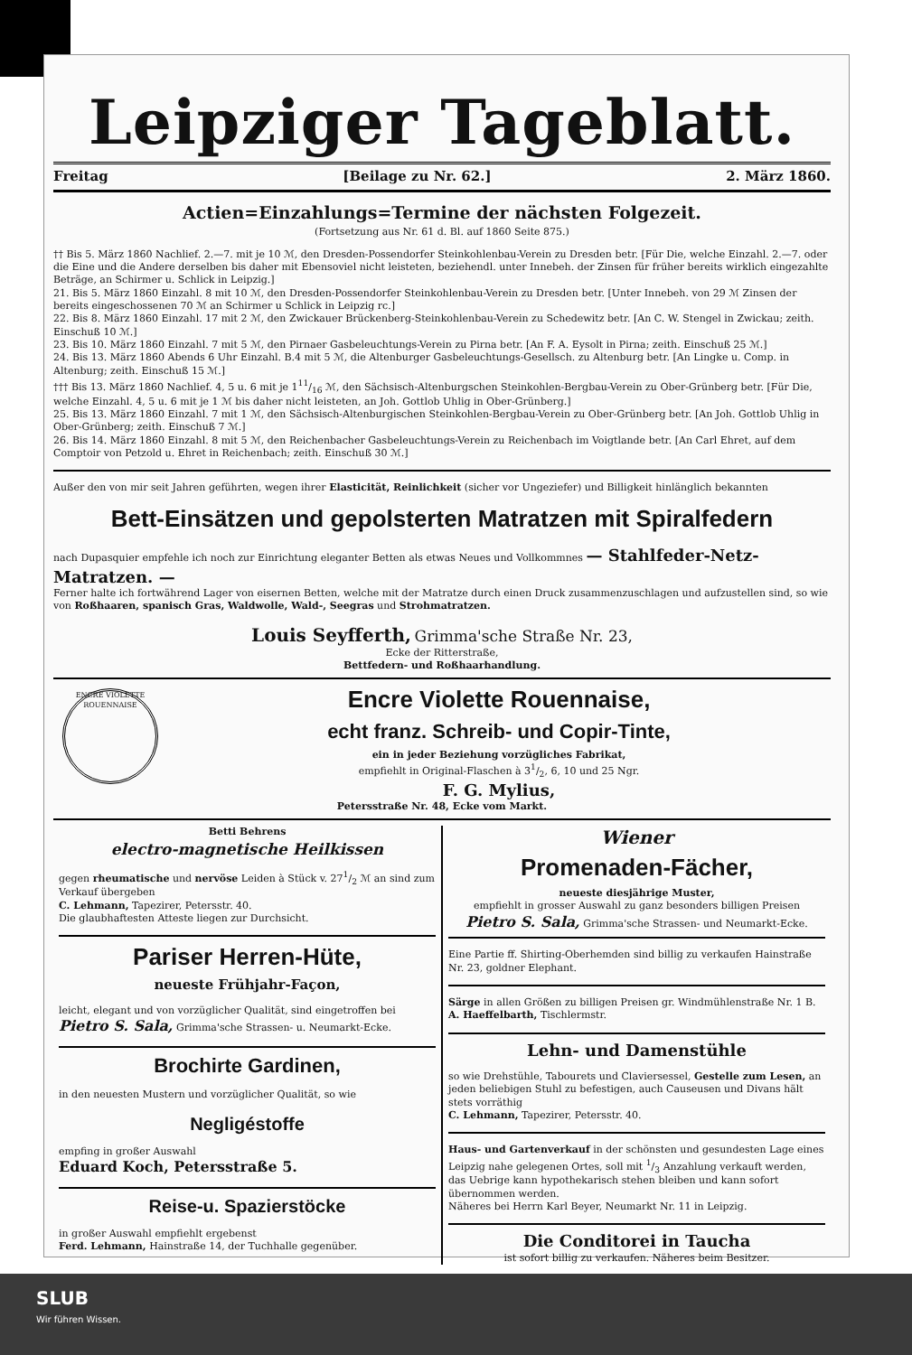Leipziger Tageblatt.
Freitag [Beilage zu Nr. 62.] 2. März 1860.
Actien=Einzahlungs=Termine der nächsten Folgezeit.
(Fortsetzung aus Nr. 61 d. Bl. auf 1860 Seite 875.)
†† Bis 5. März 1860 Nachlief. 2.—7. mit je 10 ℳ, den Dresden-Possendorfer Steinkohlenbau-Verein zu Dresden betr. [Für Die, welche Einzahl. 2.—7. oder die Eine und die Andere derselben bis daher mit Ebensoviel nicht leisteten, beziehendl. unter Innebeh. der Zinsen für früher bereits wirklich eingezahlte Beträge, an Schirmer u. Schlick in Leipzig.]
21. Bis 5. März 1860 Einzahl. 8 mit 10 ℳ, den Dresden-Possendorfer Steinkohlenbau-Verein zu Dresden betr. [Unter Innebeh. von 29 ℳ Zinsen der bereits eingeschossenen 70 ℳ an Schirmer u Schlick in Leipzig rc.]
22. Bis 8. März 1860 Einzahl. 17 mit 2 ℳ, den Zwickauer Brückenberg-Steinkohlenbau-Verein zu Schedewitz betr. [An C. W. Stengel in Zwickau; zeith. Einschuß 10 ℳ.]
23. Bis 10. März 1860 Einzahl. 7 mit 5 ℳ, den Pirnaer Gasbeleuchtungs-Verein zu Pirna betr. [An F. A. Eysolt in Pirna; zeith. Einschuß 25 ℳ.]
24. Bis 13. März 1860 Abends 6 Uhr Einzahl. B.4 mit 5 ℳ, die Altenburger Gasbeleuchtungs-Gesellsch. zu Altenburg betr. [An Lingke u. Comp. in Altenburg; zeith. Einschuß 15 ℳ.]
††† Bis 13. März 1860 Nachlief. 4, 5 u. 6 mit je 111/16 ℳ, den Sächsisch-Altenburgschen Steinkohlen-Bergbau-Verein zu Ober-Grünberg betr. [Für Die, welche Einzahl. 4, 5 u. 6 mit je 1 ℳ bis daher nicht leisteten, an Joh. Gottlob Uhlig in Ober-Grünberg.]
25. Bis 13. März 1860 Einzahl. 7 mit 1 ℳ, den Sächsisch-Altenburgischen Steinkohlen-Bergbau-Verein zu Ober-Grünberg betr. [An Joh. Gottlob Uhlig in Ober-Grünberg; zeith. Einschuß 7 ℳ.]
26. Bis 14. März 1860 Einzahl. 8 mit 5 ℳ, den Reichenbacher Gasbeleuchtungs-Verein zu Reichenbach im Voigtlande betr. [An Carl Ehret, auf dem Comptoir von Petzold u. Ehret in Reichenbach; zeith. Einschuß 30 ℳ.]
Außer den von mir seit Jahren geführten, wegen ihrer Elasticität, Reinlichkeit (sicher vor Ungeziefer) und Billigkeit hinlänglich bekannten
Bett-Einsätzen und gepolsterten Matratzen mit Spiralfedern
nach Dupasquier empfehle ich noch zur Einrichtung eleganter Betten als etwas Neues und Vollkommnes — Stahlfeder-Netz-Matratzen. —
Ferner halte ich fortwährend Lager von eisernen Betten, welche mit der Matratze durch einen Druck zusammenzuschlagen und aufzustellen sind, so wie von Roßhaaren, spanisch Gras, Waldwolle, Wald-, Seegras und Strohmatratzen.
Louis Seyfferth, Grimma'sche Straße Nr. 23,
Ecke der Ritterstraße,
Bettfedern- und Roßhaarhandlung.
ENCRE VIOLETTE ROUENNAISE
Encre Violette Rouennaise,
echt franz. Schreib- und Copir-Tinte,
ein in jeder Beziehung vorzügliches Fabrikat,
empfiehlt in Original-Flaschen à 31/2, 6, 10 und 25 Ngr.
F. G. Mylius,
Petersstraße Nr. 48, Ecke vom Markt.
Betti Behrens
electro-magnetische Heilkissen
gegen rheumatische und nervöse Leiden à Stück v. 271/2 ℳ an sind zum Verkauf übergeben
C. Lehmann, Tapezirer, Petersstr. 40.
Die glaubhaftesten Atteste liegen zur Durchsicht.
Pariser Herren-Hüte,
neueste Frühjahr-Façon,
leicht, elegant und von vorzüglicher Qualität, sind eingetroffen bei
Pietro S. Sala, Grimma'sche Strassen- u. Neumarkt-Ecke.
Brochirte Gardinen,
in den neuesten Mustern und vorzüglicher Qualität, so wie
Negligéstoffe
empfing in großer Auswahl
Eduard Koch, Petersstraße 5.
Reise-u. Spazierstöcke
in großer Auswahl empfiehlt ergebenst
Ferd. Lehmann, Hainstraße 14, der Tuchhalle gegenüber.
Wiener
Promenaden-Fächer,
neueste diesjährige Muster,
empfiehlt in grosser Auswahl zu ganz besonders billigen Preisen
Pietro S. Sala, Grimma'sche Strassen- und Neumarkt-Ecke.
Eine Partie ff. Shirting-Oberhemden sind billig zu verkaufen Hainstraße Nr. 23, goldner Elephant.
Särge in allen Größen zu billigen Preisen gr. Windmühlenstraße Nr. 1 B. A. Haeffelbarth, Tischlermstr.
Lehn- und Damenstühle
so wie Drehstühle, Tabourets und Claviersessel, Gestelle zum Lesen, an jeden beliebigen Stuhl zu befestigen, auch Causeusen und Divans hält stets vorräthig
C. Lehmann, Tapezirer, Petersstr. 40.
Haus- und Gartenverkauf in der schönsten und gesundesten Lage eines Leipzig nahe gelegenen Ortes, soll mit 1/3 Anzahlung verkauft werden, das Uebrige kann hypothekarisch stehen bleiben und kann sofort übernommen werden.
Näheres bei Herrn Karl Beyer, Neumarkt Nr. 11 in Leipzig.
Die Conditorei in Taucha
ist sofort billig zu verkaufen. Näheres beim Besitzer.
SLUB
Wir führen Wissen.